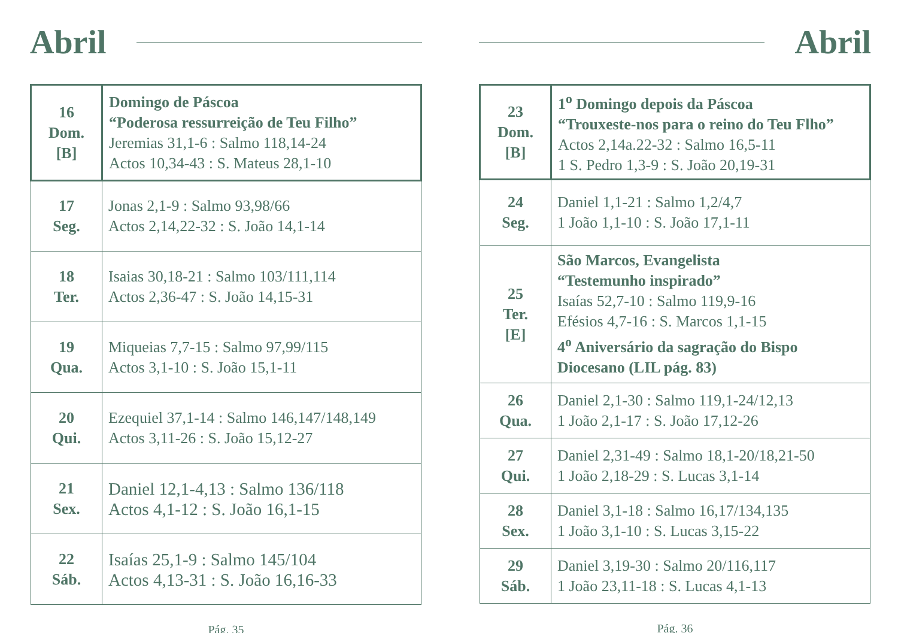Abril
| 16 Dom. [B] | Domingo de Páscoa “Poderosa ressurreição de Teu Filho” Jeremias 31,1-6 : Salmo 118,14-24 Actos 10,34-43 : S. Mateus 28,1-10 |
| 17 Seg. | Jonas 2,1-9 : Salmo 93,98/66 Actos 2,14,22-32 : S. João 14,1-14 |
| 18 Ter. | Isaias 30,18-21 : Salmo 103/111,114 Actos 2,36-47 : S. João 14,15-31 |
| 19 Qua. | Miqueias 7,7-15 : Salmo 97,99/115 Actos 3,1-10 : S. João 15,1-11 |
| 20 Qui. | Ezequiel 37,1-14 : Salmo 146,147/148,149 Actos 3,11-26 : S. João 15,12-27 |
| 21 Sex. | Daniel 12,1-4,13 : Salmo 136/118 Actos 4,1-12 : S. João 16,1-15 |
| 22 Sáb. | Isaías 25,1-9 : Salmo 145/104 Actos 4,13-31 : S. João 16,16-33 |
Pág. 35
Abril
| 23 Dom. [B] | 1<sup>o</sup> Domingo depois da Páscoa “Trouxeste-nos para o reino do Teu Flho” Actos 2,14a.22-32 : Salmo 16,5-11 1 S. Pedro 1,3-9 : S. João 20,19-31 |
| 24 Seg. | Daniel 1,1-21 : Salmo 1,2/4,7 1 João 1,1-10 : S. João 17,1-11 |
| 25 Ter. [E] | São Marcos, Evangelista “Testemunho inspirado” Isaías 52,7-10 : Salmo 119,9-16 Efésios 4,7-16 : S. Marcos 1,1-15 4<sup>o</sup> Aniversário da sagração do Bispo Diocesano (LIL pág. 83) |
| 26 Qua. | Daniel 2,1-30 : Salmo 119,1-24/12,13 1 João 2,1-17 : S. João 17,12-26 |
| 27 Qui. | Daniel 2,31-49 : Salmo 18,1-20/18,21-50 1 João 2,18-29 : S. Lucas 3,1-14 |
| 28 Sex. | Daniel 3,1-18 : Salmo 16,17/134,135 1 João 3,1-10 : S. Lucas 3,15-22 |
| 29 Sáb. | Daniel 3,19-30 : Salmo 20/116,117 1 João 23,11-18 : S. Lucas 4,1-13 |
Pág. 36